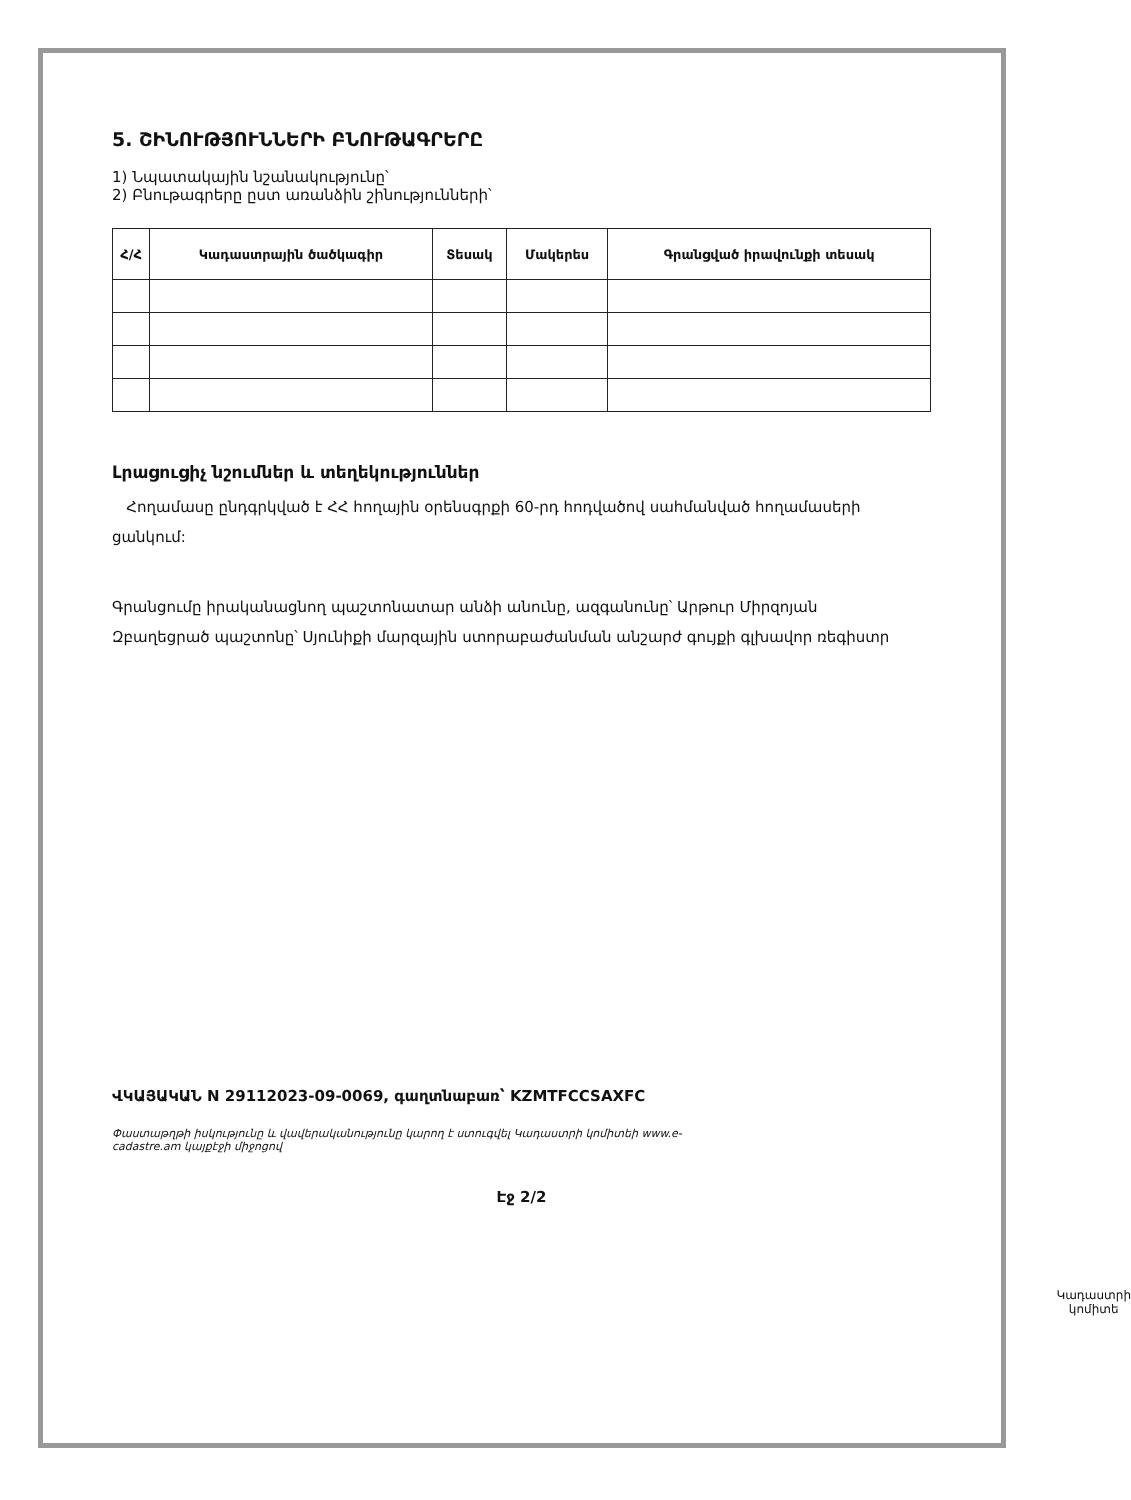5. ՇԻՆՈՒԹՅՈՒՆՆԵՐԻ ԲՆՈՒԹԱԳՐԵՐԸ
1) Նպատակային նշանակությունը՝
2) Բնութագրերը ըստ առանձին շինությունների՝
| Հ/Հ | Կադաստրային ծածկագիր | Տեսակ | Մակերես | Գրանցված իրավունքի տեսակ |
| --- | --- | --- | --- | --- |
Լրացուցիչ նշումներ և տեղեկություններ
Հողամասը ընդգրկված է ՀՀ հողային օրենսգրքի 60-րդ հոդվածով սահմանված հողամասերի ցանկում:
Գրանցումը իրականացնող պաշտոնատար անձի անունը, ազգանունը՝ Արթուր Միրզոյան
Զբաղեցրած պաշտոնը՝ Սյունիքի մարզային ստորաբաժանման անշարժ գույքի գլխավոր ռեգիստր
ՎԿԱՅԱԿԱՆ N 29112023-09-0069, գաղտնաբառ՝ KZMTFCCSAXFC
Փաստաթղթի իսկությունը և վավերականությունը կարող է ստուգվել Կադաստրի կոմիտեի www.e-cadastre.am կայքէջի միջոցով
Էջ 2/2
Կադաստրի
կոմիտե